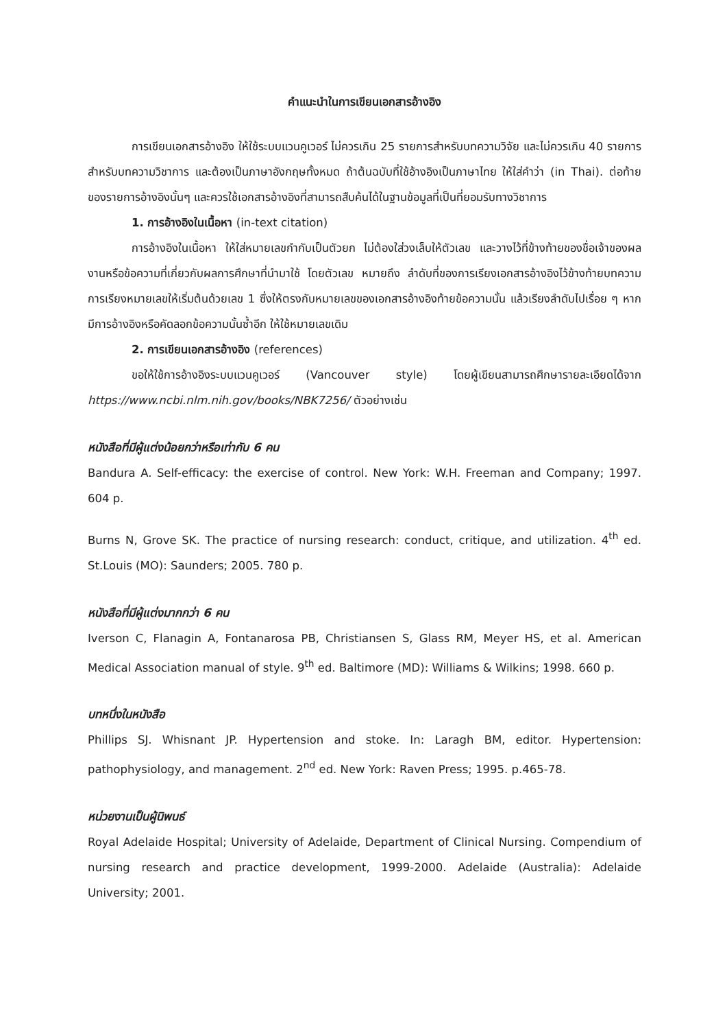คำแนะนำในการเขียนเอกสารอ้างอิง
การเขียนเอกสารอ้างอิง ให้ใช้ระบบแวนคูเวอร์ ไม่ควรเกิน 25 รายการสำหรับบทความวิจัย และไม่ควรเกิน 40 รายการสำหรับบทความวิชาการ และต้องเป็นภาษาอังกฤษทั้งหมด ถ้าต้นฉบับที่ใช้อ้างอิงเป็นภาษาไทย ให้ใส่คำว่า (in Thai). ต่อท้ายของรายการอ้างอิงนั้นๆ และควรใช้เอกสารอ้างอิงที่สามารถสืบค้นได้ในฐานข้อมูลที่เป็นที่ยอมรับทางวิชาการ
1. การอ้างอิงในเนื้อหา (in-text citation)
การอ้างอิงในเนื้อหา ให้ใส่หมายเลขกำกับเป็นตัวยก ไม่ต้องใส่วงเล็บให้ตัวเลข และวางไว้ที่ข้างท้ายของชื่อเจ้าของผลงานหรือข้อความที่เกี่ยวกับผลการศึกษาที่นำมาใช้ โดยตัวเลข หมายถึง ลำดับที่ของการเรียงเอกสารอ้างอิงไว้ข้างท้ายบทความ การเรียงหมายเลขให้เริ่มต้นด้วยเลข 1 ซึ่งให้ตรงกับหมายเลขของเอกสารอ้างอิงท้ายข้อความนั้น แล้วเรียงลำดับไปเรื่อย ๆ หากมีการอ้างอิงหรือคัดลอกข้อความนั้นซ้ำอีก ให้ใช้หมายเลขเดิม
2. การเขียนเอกสารอ้างอิง (references)
ขอให้ใช้การอ้างอิงระบบแวนคูเวอร์ (Vancouver style) โดยผู้เขียนสามารถศึกษารายละเอียดได้จาก https://www.ncbi.nlm.nih.gov/books/NBK7256/ ตัวอย่างเช่น
หนังสือที่มีผู้แต่งน้อยกว่าหรือเท่ากับ 6 คน
Bandura A. Self-efficacy: the exercise of control. New York: W.H. Freeman and Company; 1997. 604 p.
Burns N, Grove SK. The practice of nursing research: conduct, critique, and utilization. 4<sup>th</sup> ed. St.Louis (MO): Saunders; 2005. 780 p.
หนังสือที่มีผู้แต่งมากกว่า 6 คน
Iverson C, Flanagin A, Fontanarosa PB, Christiansen S, Glass RM, Meyer HS, et al. American Medical Association manual of style. 9<sup>th</sup> ed. Baltimore (MD): Williams & Wilkins; 1998. 660 p.
บทหนึ่งในหนังสือ
Phillips SJ. Whisnant JP. Hypertension and stoke. In: Laragh BM, editor. Hypertension: pathophysiology, and management. 2<sup>nd</sup> ed. New York: Raven Press; 1995. p.465-78.
หน่วยงานเป็นผู้นิพนธ์
Royal Adelaide Hospital; University of Adelaide, Department of Clinical Nursing. Compendium of nursing research and practice development, 1999-2000. Adelaide (Australia): Adelaide University; 2001.